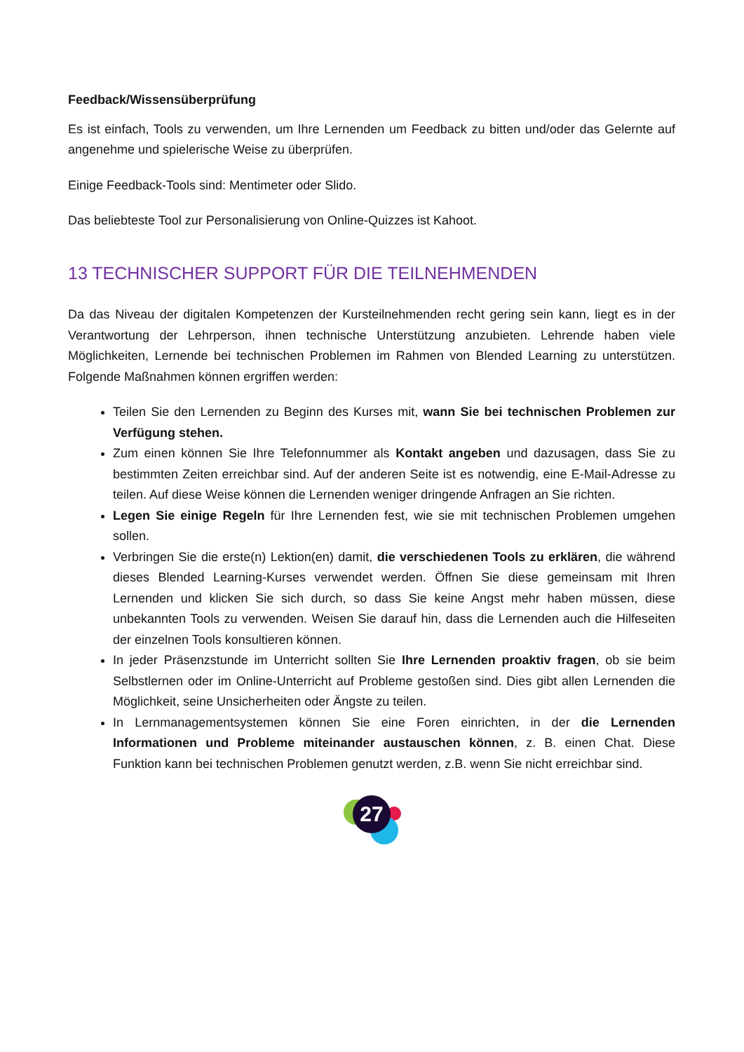Feedback/Wissensüberprüfung
Es ist einfach, Tools zu verwenden, um Ihre Lernenden um Feedback zu bitten und/oder das Gelernte auf angenehme und spielerische Weise zu überprüfen.
Einige Feedback-Tools sind: Mentimeter oder Slido.
Das beliebteste Tool zur Personalisierung von Online-Quizzes ist Kahoot.
13 TECHNISCHER SUPPORT FÜR DIE TEILNEHMENDEN
Da das Niveau der digitalen Kompetenzen der Kursteilnehmenden recht gering sein kann, liegt es in der Verantwortung der Lehrperson, ihnen technische Unterstützung anzubieten. Lehrende haben viele Möglichkeiten, Lernende bei technischen Problemen im Rahmen von Blended Learning zu unterstützen. Folgende Maßnahmen können ergriffen werden:
Teilen Sie den Lernenden zu Beginn des Kurses mit, wann Sie bei technischen Problemen zur Verfügung stehen.
Zum einen können Sie Ihre Telefonnummer als Kontakt angeben und dazusagen, dass Sie zu bestimmten Zeiten erreichbar sind. Auf der anderen Seite ist es notwendig, eine E-Mail-Adresse zu teilen. Auf diese Weise können die Lernenden weniger dringende Anfragen an Sie richten.
Legen Sie einige Regeln für Ihre Lernenden fest, wie sie mit technischen Problemen umgehen sollen.
Verbringen Sie die erste(n) Lektion(en) damit, die verschiedenen Tools zu erklären, die während dieses Blended Learning-Kurses verwendet werden. Öffnen Sie diese gemeinsam mit Ihren Lernenden und klicken Sie sich durch, so dass Sie keine Angst mehr haben müssen, diese unbekannten Tools zu verwenden. Weisen Sie darauf hin, dass die Lernenden auch die Hilfeseiten der einzelnen Tools konsultieren können.
In jeder Präsenzstunde im Unterricht sollten Sie Ihre Lernenden proaktiv fragen, ob sie beim Selbstlernen oder im Online-Unterricht auf Probleme gestoßen sind. Dies gibt allen Lernenden die Möglichkeit, seine Unsicherheiten oder Ängste zu teilen.
In Lernmanagementsystemen können Sie eine Foren einrichten, in der die Lernenden Informationen und Probleme miteinander austauschen können, z. B. einen Chat. Diese Funktion kann bei technischen Problemen genutzt werden, z.B. wenn Sie nicht erreichbar sind.
27